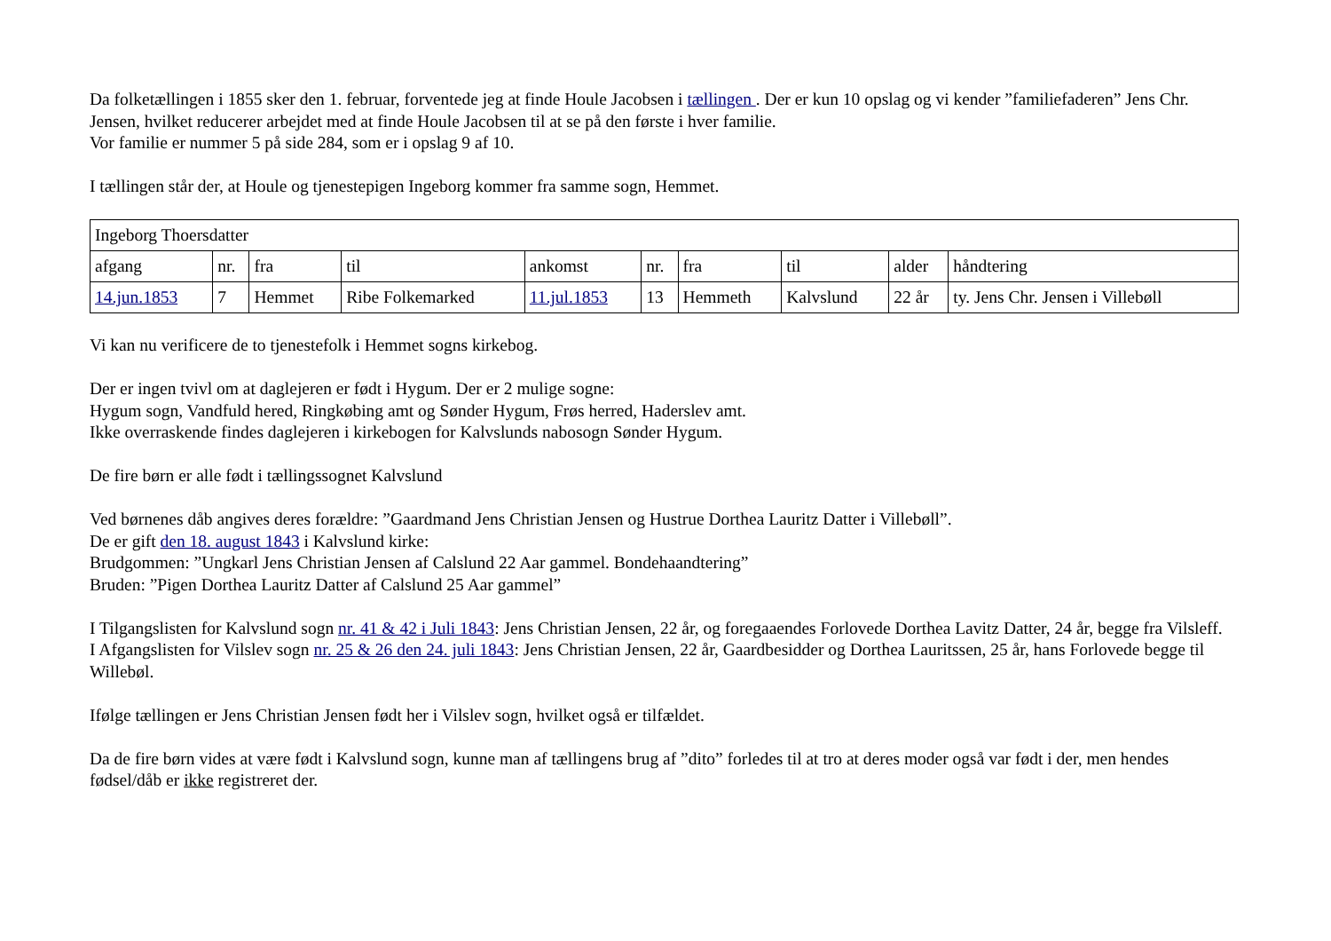Da folketællingen i 1855 sker den 1. februar, forventede jeg at finde Houle Jacobsen i tællingen . Der er kun 10 opslag og vi kender ”familiefaderen” Jens Chr. Jensen, hvilket reducerer arbejdet med at finde Houle Jacobsen til at se på den første i hver familie.
Vor familie er nummer 5 på side 284, som er i opslag 9 af 10.
I tællingen står der, at Houle og tjenestepigen Ingeborg kommer fra samme sogn, Hemmet.
| Ingeborg Thoersdatter | | | | | | | | | |
| afgang | nr. | fra | til | ankomst | nr. | fra | til | alder | håndtering |
| 14.jun.1853 | 7 | Hemmet | Ribe Folkemarked | 11.jul.1853 | 13 | Hemmeth | Kalvslund | 22 år | ty. Jens Chr. Jensen i Villebøll |
Vi kan nu verificere de to tjenestefolk i Hemmet sogns kirkebog.
Der er ingen tvivl om at daglejeren er født i Hygum. Der er 2 mulige sogne:
Hygum sogn, Vandfuld hered, Ringkøbing amt og Sønder Hygum, Frøs herred, Haderslev amt.
Ikke overraskende findes daglejeren i kirkebogen for Kalvslunds nabosogn Sønder Hygum.
De fire børn er alle født i tællingssognet Kalvslund
Ved børnenes dåb angives deres forældre: ”Gaardmand Jens Christian Jensen og Hustrue Dorthea Lauritz Datter i Villebøll”.
De er gift den 18. august 1843 i Kalvslund kirke:
Brudgommen: ”Ungkarl Jens Christian Jensen af Calslund 22 Aar gammel. Bondehaandtering”
Bruden: ”Pigen Dorthea Lauritz Datter af Calslund 25 Aar gammel”
I Tilgangslisten for Kalvslund sogn nr. 41 & 42 i Juli 1843: Jens Christian Jensen, 22 år, og foregaaendes Forlovede Dorthea Lavitz Datter, 24 år, begge fra Vilsleff.
I Afgangslisten for Vilslev sogn nr. 25 & 26 den 24. juli 1843: Jens Christian Jensen, 22 år, Gaardbesidder og Dorthea Lauritssen, 25 år, hans Forlovede begge til Willebøl.
Ifølge tællingen er Jens Christian Jensen født her i Vilslev sogn, hvilket også er tilfældet.
Da de fire børn vides at være født i Kalvslund sogn, kunne man af tællingens brug af ”dito” forledes til at tro at deres moder også var født i der, men hendes fødsel/dåb er ikke registreret der.